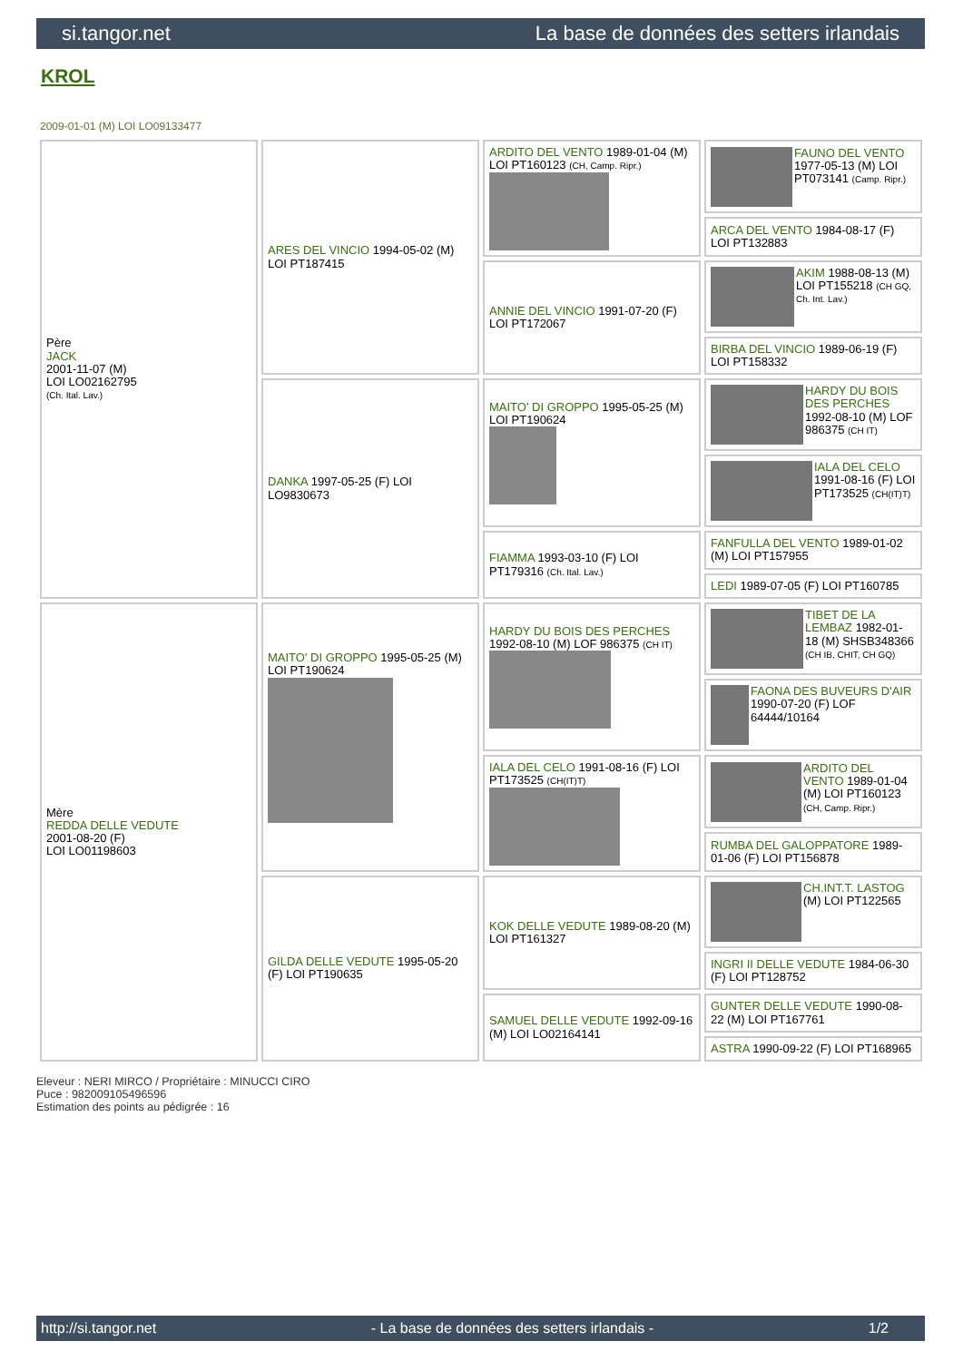si.tangor.net La base de données des setters irlandais
KROL
2009-01-01 (M) LOI LO09133477
| Père JACK 2001-11-07 (M) LOI LO02162795 (Ch. Ital. Lav.) | ARES DEL VINCIO 1994-05-02 (M) LOI PT187415 | ARDITO DEL VENTO 1989-01-04 (M) LOI PT160123 (CH, Camp. Ripr.) | FAUNO DEL VENTO 1977-05-13 (M) LOI PT073141 (Camp. Ripr.) |
| | | | ARCA DEL VENTO 1984-08-17 (F) LOI PT132883 |
| | | ANNIE DEL VINCIO 1991-07-20 (F) LOI PT172067 | AKIM 1988-08-13 (M) LOI PT155218 (CH GQ, Ch. Int. Lav.) |
| | | | BIRBA DEL VINCIO 1989-06-19 (F) LOI PT158332 |
| | DANKA 1997-05-25 (F) LOI LO9830673 | MAITO' DI GROPPO 1995-05-25 (M) LOI PT190624 | HARDY DU BOIS DES PERCHES 1992-08-10 (M) LOF 986375 (CH IT) |
| | | | IALA DEL CELO 1991-08-16 (F) LOI PT173525 (CH(IT)T) |
| | | FIAMMA 1993-03-10 (F) LOI PT179316 (Ch. Ital. Lav.) | FANFULLA DEL VENTO 1989-01-02 (M) LOI PT157955 |
| | | | LEDI 1989-07-05 (F) LOI PT160785 |
| Mère REDDA DELLE VEDUTE 2001-08-20 (F) LOI LO01198603 | MAITO' DI GROPPO 1995-05-25 (M) LOI PT190624 | HARDY DU BOIS DES PERCHES 1992-08-10 (M) LOF 986375 (CH IT) | TIBET DE LA LEMBAZ 1982-01-18 (M) SHSB348366 (CH IB, CHIT, CH GQ) |
| | | | FAONA DES BUVEURS D'AIR 1990-07-20 (F) LOF 64444/10164 |
| | | IALA DEL CELO 1991-08-16 (F) LOI PT173525 (CH(IT)T) | ARDITO DEL VENTO 1989-01-04 (M) LOI PT160123 (CH, Camp. Ripr.) |
| | | | RUMBA DEL GALOPPATORE 1989-01-06 (F) LOI PT156878 |
| | GILDA DELLE VEDUTE 1995-05-20 (F) LOI PT190635 | KOK DELLE VEDUTE 1989-08-20 (M) LOI PT161327 | CH.INT.T. LASTOG (M) LOI PT122565 |
| | | | INGRI II DELLE VEDUTE 1984-06-30 (F) LOI PT128752 |
| | | SAMUEL DELLE VEDUTE 1992-09-16 (M) LOI LO02164141 | GUNTER DELLE VEDUTE 1990-08-22 (M) LOI PT167761 |
| | | | ASTRA 1990-09-22 (F) LOI PT168965 |
Eleveur : NERI MIRCO / Propriétaire : MINUCCI CIRO
Puce : 982009105496596
Estimation des points au pédigrée : 16
http://si.tangor.net - La base de données des setters irlandais - 1/2